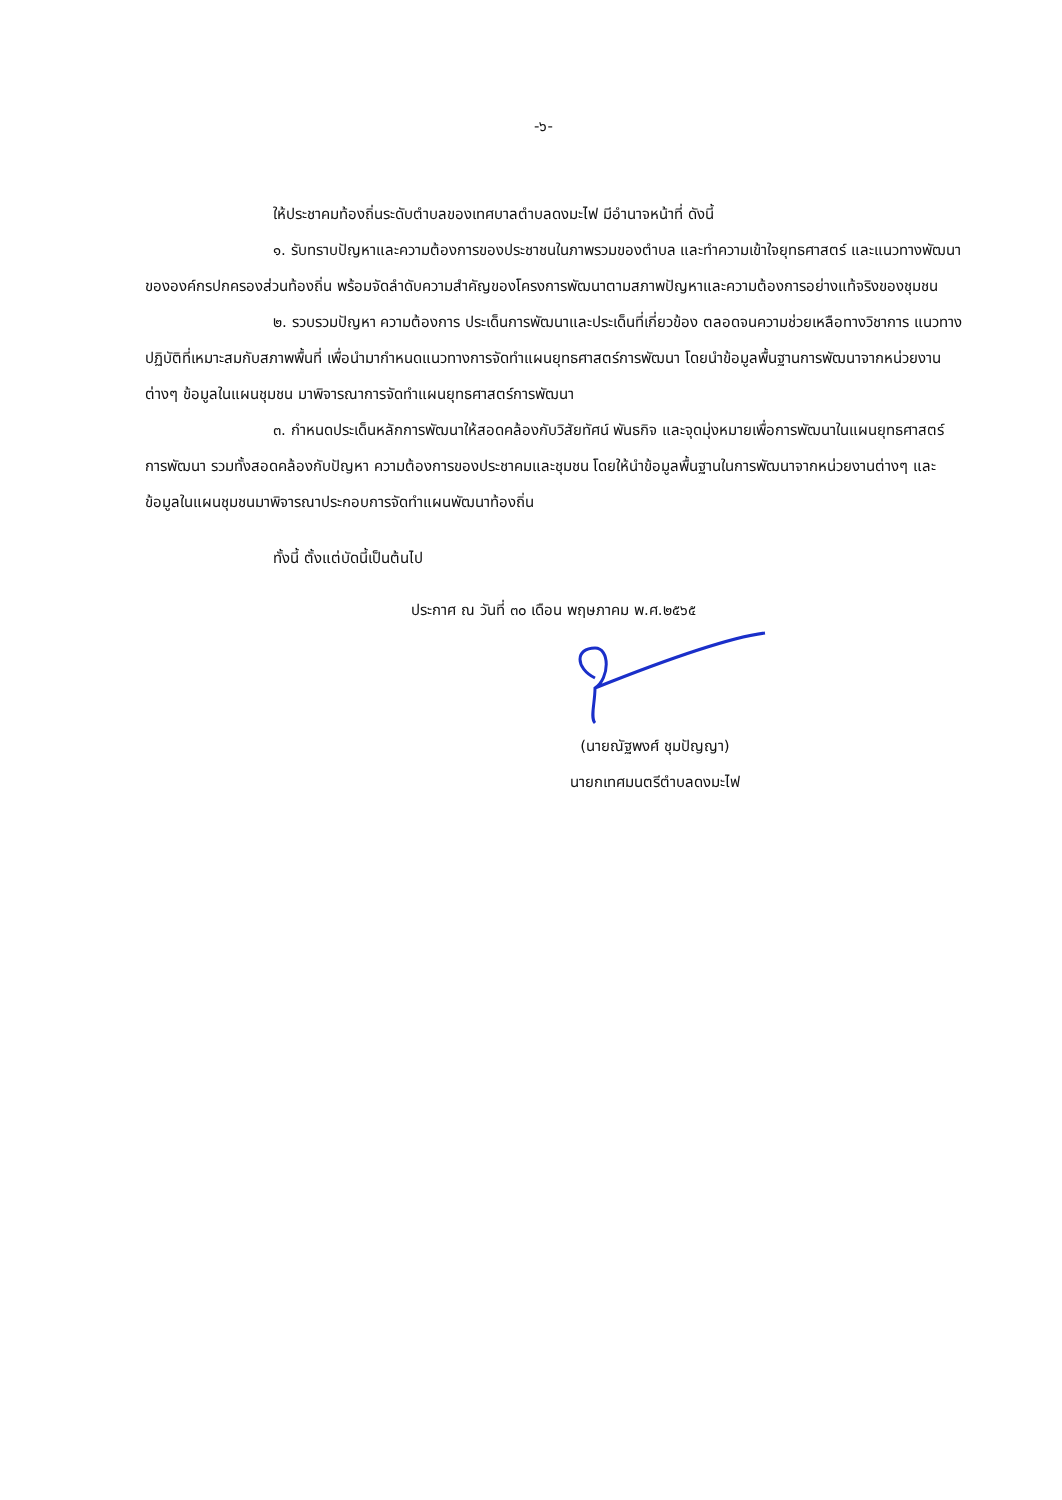-๖-
ให้ประชาคมท้องถิ่นระดับตำบลของเทศบาลตำบลดงมะไฟ มีอำนาจหน้าที่ ดังนี้
๑. รับทราบปัญหาและความต้องการของประชาชนในภาพรวมของตำบล และทำความเข้าใจยุทธศาสตร์ และแนวทางพัฒนาขององค์กรปกครองส่วนท้องถิ่น พร้อมจัดลำดับความสำคัญของโครงการพัฒนาตามสภาพปัญหาและความต้องการอย่างแท้จริงของชุมชน
๒. รวบรวมปัญหา ความต้องการ ประเด็นการพัฒนาและประเด็นที่เกี่ยวข้อง ตลอดจนความช่วยเหลือทางวิชาการ แนวทางปฏิบัติที่เหมาะสมกับสภาพพื้นที่ เพื่อนำมากำหนดแนวทางการจัดทำแผนยุทธศาสตร์การพัฒนา โดยนำข้อมูลพื้นฐานการพัฒนาจากหน่วยงานต่างๆ ข้อมูลในแผนชุมชน มาพิจารณาการจัดทำแผนยุทธศาสตร์การพัฒนา
๓. กำหนดประเด็นหลักการพัฒนาให้สอดคล้องกับวิสัยทัศน์ พันธกิจ และจุดมุ่งหมายเพื่อการพัฒนาในแผนยุทธศาสตร์การพัฒนา รวมทั้งสอดคล้องกับปัญหา ความต้องการของประชาคมและชุมชน โดยให้นำข้อมูลพื้นฐานในการพัฒนาจากหน่วยงานต่างๆ และข้อมูลในแผนชุมชนมาพิจารณาประกอบการจัดทำแผนพัฒนาท้องถิ่น
ทั้งนี้ ตั้งแต่บัดนี้เป็นต้นไป
ประกาศ ณ วันที่ ๓๐ เดือน พฤษภาคม พ.ศ.๒๕๖๕
(นายณัฐพงศ์ ชุมปัญญา)
นายกเทศมนตรีตำบลดงมะไฟ